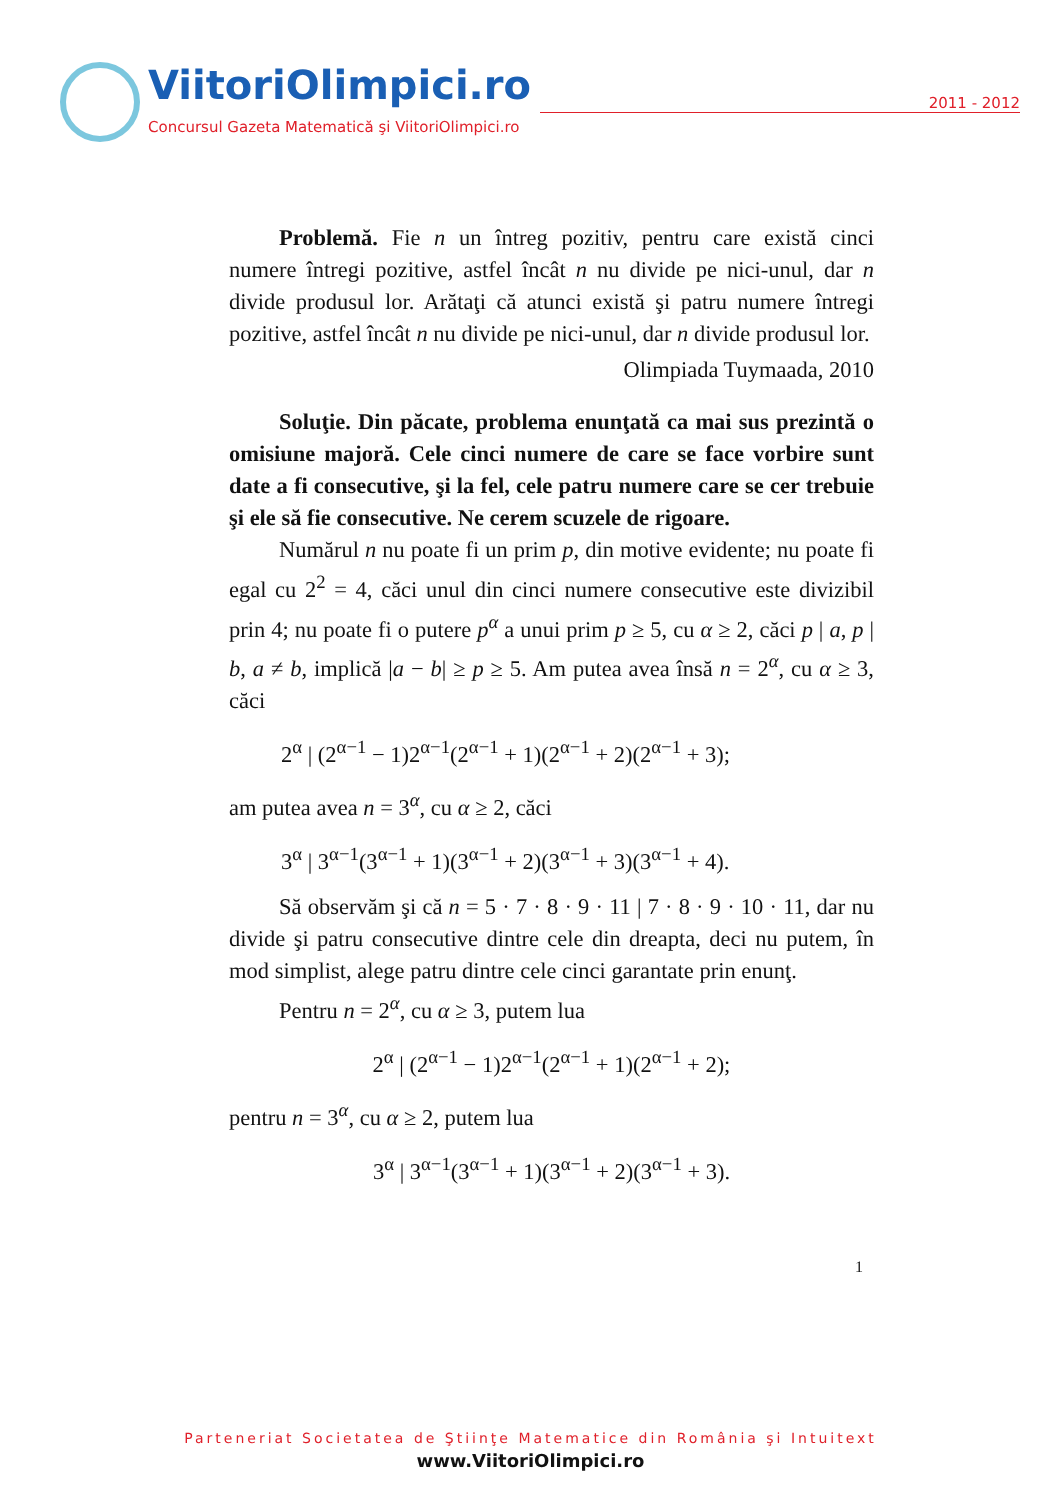ViitoriOlimpici.ro 2011 - 2012
Concursul Gazeta Matematică şi ViitoriOlimpici.ro
Problemă. Fie n un întreg pozitiv, pentru care există cinci numere întregi pozitive, astfel încât n nu divide pe nici-unul, dar n divide produsul lor. Arătaţi că atunci există şi patru numere întregi pozitive, astfel încât n nu divide pe nici-unul, dar n divide produsul lor.
Olimpiada Tuymaada, 2010
Soluţie. Din păcate, problema enunţată ca mai sus prezintă o omisiune majoră. Cele cinci numere de care se face vorbire sunt date a fi consecutive, şi la fel, cele patru numere care se cer trebuie şi ele să fie consecutive. Ne cerem scuzele de rigoare.
Numărul n nu poate fi un prim p, din motive evidente; nu poate fi egal cu 2<sup>2</sup> = 4, căci unul din cinci numere consecutive este divizibil prin 4; nu poate fi o putere p<sup>α</sup> a unui prim p ≥ 5, cu α ≥ 2, căci p | a, p | b, a ≠ b, implică |a − b| ≥ p ≥ 5. Am putea avea însă n = 2<sup>α</sup>, cu α ≥ 3, căci
2<sup>α</sup> | (2<sup>α−1</sup> − 1)2<sup>α−1</sup>(2<sup>α−1</sup> + 1)(2<sup>α−1</sup> + 2)(2<sup>α−1</sup> + 3);
am putea avea n = 3<sup>α</sup>, cu α ≥ 2, căci
3<sup>α</sup> | 3<sup>α−1</sup>(3<sup>α−1</sup> + 1)(3<sup>α−1</sup> + 2)(3<sup>α−1</sup> + 3)(3<sup>α−1</sup> + 4).
Să observăm şi că n = 5 · 7 · 8 · 9 · 11 | 7 · 8 · 9 · 10 · 11, dar nu divide şi patru consecutive dintre cele din dreapta, deci nu putem, în mod simplist, alege patru dintre cele cinci garantate prin enunţ.
Pentru n = 2<sup>α</sup>, cu α ≥ 3, putem lua
2<sup>α</sup> | (2<sup>α−1</sup> − 1)2<sup>α−1</sup>(2<sup>α−1</sup> + 1)(2<sup>α−1</sup> + 2);
pentru n = 3<sup>α</sup>, cu α ≥ 2, putem lua
3<sup>α</sup> | 3<sup>α−1</sup>(3<sup>α−1</sup> + 1)(3<sup>α−1</sup> + 2)(3<sup>α−1</sup> + 3).
1
Parteneriat Societatea de Ştiinţe Matematice din România şi Intuitext
www.ViitoriOlimpici.ro